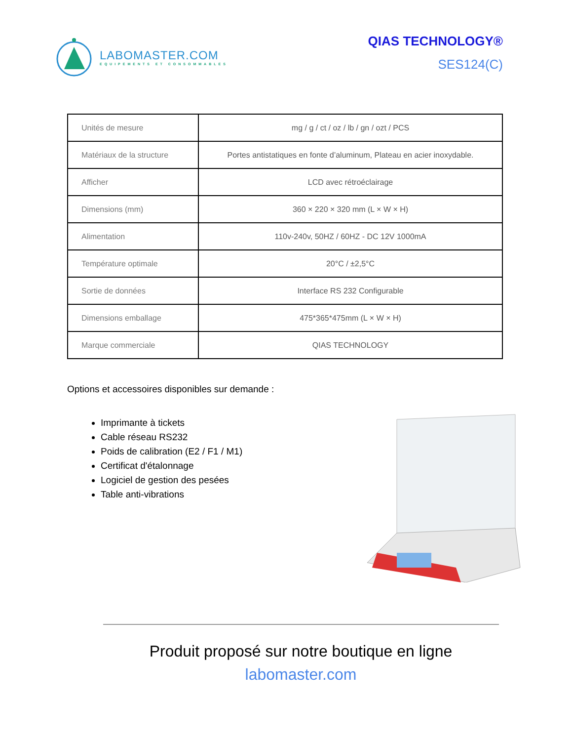LABOMASTER.COM
EQUIPEMENTS ET CONSOMMABLES
QIAS TECHNOLOGY®
SES124(C)
| Unités de mesure | mg / g / ct / oz / lb / gn / ozt / PCS |
| Matériaux de la structure | Portes antistatiques en fonte d’aluminum, Plateau en acier inoxydable. |
| Afficher | LCD avec rétroéclairage |
| Dimensions (mm) | 360 × 220 × 320 mm (L × W × H) |
| Alimentation | 110v-240v, 50HZ / 60HZ - DC 12V 1000mA |
| Température optimale | 20°C / ±2,5°C |
| Sortie de données | Interface RS 232 Configurable |
| Dimensions emballage | 475*365*475mm (L × W × H) |
| Marque commerciale | QIAS TECHNOLOGY |
Options et accessoires disponibles sur demande :
Imprimante à tickets
Cable réseau RS232
Poids de calibration (E2 / F1 / M1)
Certificat d'étalonnage
Logiciel de gestion des pesées
Table anti-vibrations
Produit proposé sur notre boutique en ligne
labomaster.com